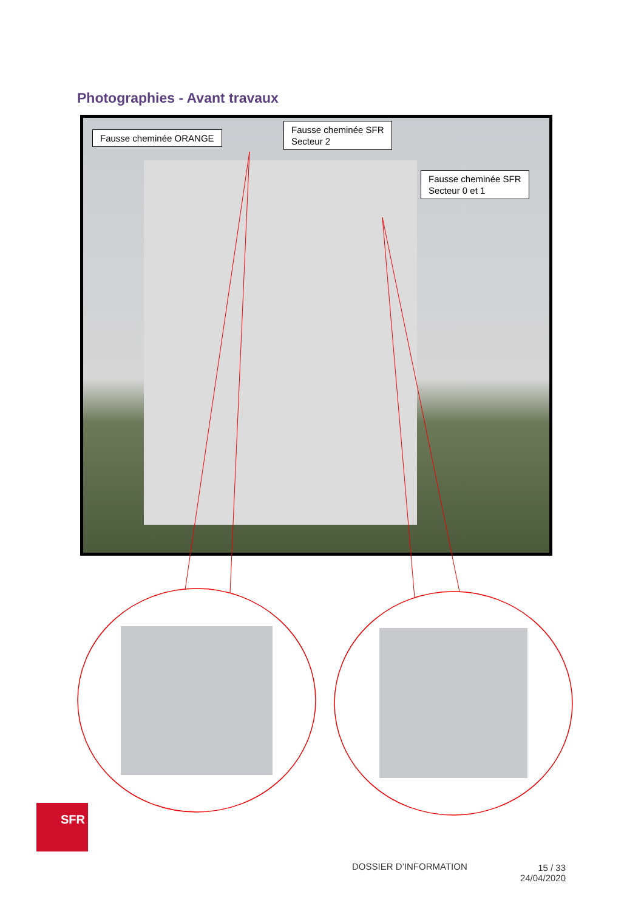Photographies - Avant travaux
Fausse cheminée ORANGE
Fausse cheminée SFR
Secteur 2
Fausse cheminée SFR
Secteur 0 et 1
SFR
DOSSIER D’INFORMATION
15 / 33
24/04/2020